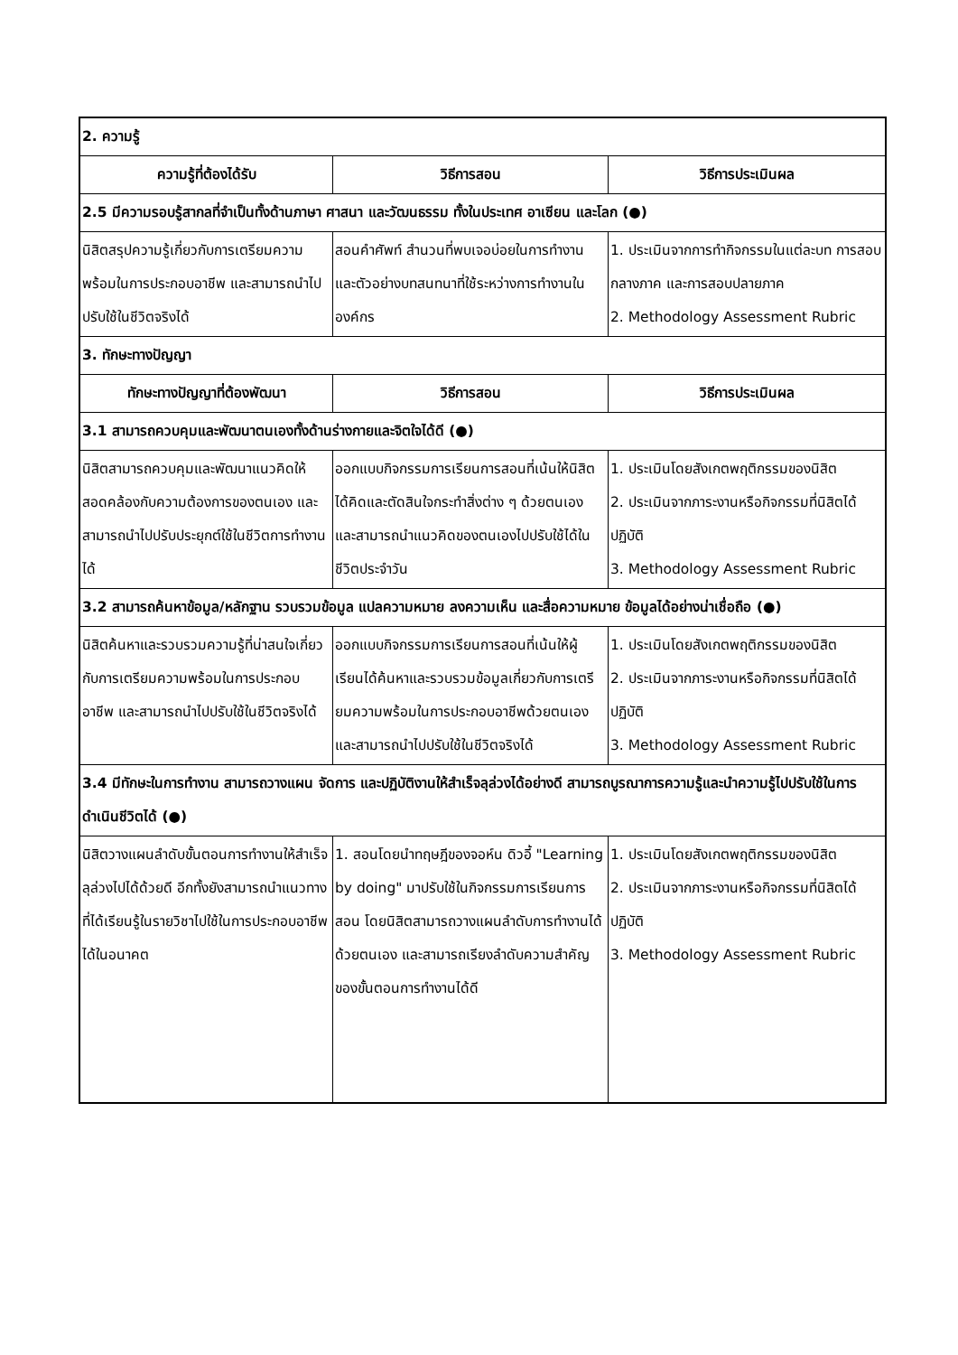| 2. ความรู้ | | |
| ความรู้ที่ต้องได้รับ | วิธีการสอน | วิธีการประเมินผล |
| 2.5 มีความรอบรู้สากลที่จำเป็นทั้งด้านภาษา ศาสนา และวัฒนธรรม ทั้งในประเทศ อาเซียน และโลก (●) | | |
| นิสิตสรุปความรู้เกี่ยวกับการเตรียมความพร้อมในการประกอบอาชีพ และสามารถนำไปปรับใช้ในชีวิตจริงได้ | สอนคำศัพท์ สำนวนที่พบเจอบ่อยในการทำงาน และตัวอย่างบทสนทนาที่ใช้ระหว่างการทำงานในองค์กร | 1. ประเมินจากการทำกิจกรรมในแต่ละบท การสอบกลางภาค และการสอบปลายภาค 2. Methodology Assessment Rubric |
| 3. ทักษะทางปัญญา | | |
| ทักษะทางปัญญาที่ต้องพัฒนา | วิธีการสอน | วิธีการประเมินผล |
| 3.1 สามารถควบคุมและพัฒนาตนเองทั้งด้านร่างกายและจิตใจได้ดี (●) | | |
| นิสิตสามารถควบคุมและพัฒนาแนวคิดให้สอดคล้องกับความต้องการของตนเอง และสามารถนำไปปรับประยุกต์ใช้ในชีวิตการทำงานได้ | ออกแบบกิจกรรมการเรียนการสอนที่เน้นให้นิสิตได้คิดและตัดสินใจกระทำสิ่งต่าง ๆ ด้วยตนเอง และสามารถนำแนวคิดของตนเองไปปรับใช้ได้ในชีวิตประจำวัน | 1. ประเมินโดยสังเกตพฤติกรรมของนิสิต 2. ประเมินจากภาระงานหรือกิจกรรมที่นิสิตได้ปฏิบัติ 3. Methodology Assessment Rubric |
| 3.2 สามารถค้นหาข้อมูล/หลักฐาน รวบรวมข้อมูล แปลความหมาย ลงความเห็น และสื่อความหมาย ข้อมูลได้อย่างน่าเชื่อถือ (●) | | |
| นิสิตค้นหาและรวบรวมความรู้ที่น่าสนใจเกี่ยวกับการเตรียมความพร้อมในการประกอบอาชีพ และสามารถนำไปปรับใช้ในชีวิตจริงได้ | ออกแบบกิจกรรมการเรียนการสอนที่เน้นให้ผู้เรียนได้ค้นหาและรวบรวมข้อมูลเกี่ยวกับการเตรียมความพร้อมในการประกอบอาชีพด้วยตนเอง และสามารถนำไปปรับใช้ในชีวิตจริงได้ | 1. ประเมินโดยสังเกตพฤติกรรมของนิสิต 2. ประเมินจากภาระงานหรือกิจกรรมที่นิสิตได้ปฏิบัติ 3. Methodology Assessment Rubric |
| 3.4 มีทักษะในการทำงาน สามารถวางแผน จัดการ และปฏิบัติงานให้สำเร็จลุล่วงได้อย่างดี สามารถบูรณาการความรู้และนำความรู้ไปปรับใช้ในการดำเนินชีวิตได้ (●) | | |
| นิสิตวางแผนลำดับขั้นตอนการทำงานให้สำเร็จลุล่วงไปได้ด้วยดี อีกทั้งยังสามารถนำแนวทางที่ได้เรียนรู้ในรายวิชาไปใช้ในการประกอบอาชีพได้ในอนาคต | 1. สอนโดยนำทฤษฎีของจอห์น ดิวอี้ "Learning by doing" มาปรับใช้ในกิจกรรมการเรียนการสอน โดยนิสิตสามารถวางแผนลำดับการทำงานได้ด้วยตนเอง และสามารถเรียงลำดับความสำคัญของขั้นตอนการทำงานได้ดี | 1. ประเมินโดยสังเกตพฤติกรรมของนิสิต 2. ประเมินจากภาระงานหรือกิจกรรมที่นิสิตได้ปฏิบัติ 3. Methodology Assessment Rubric |